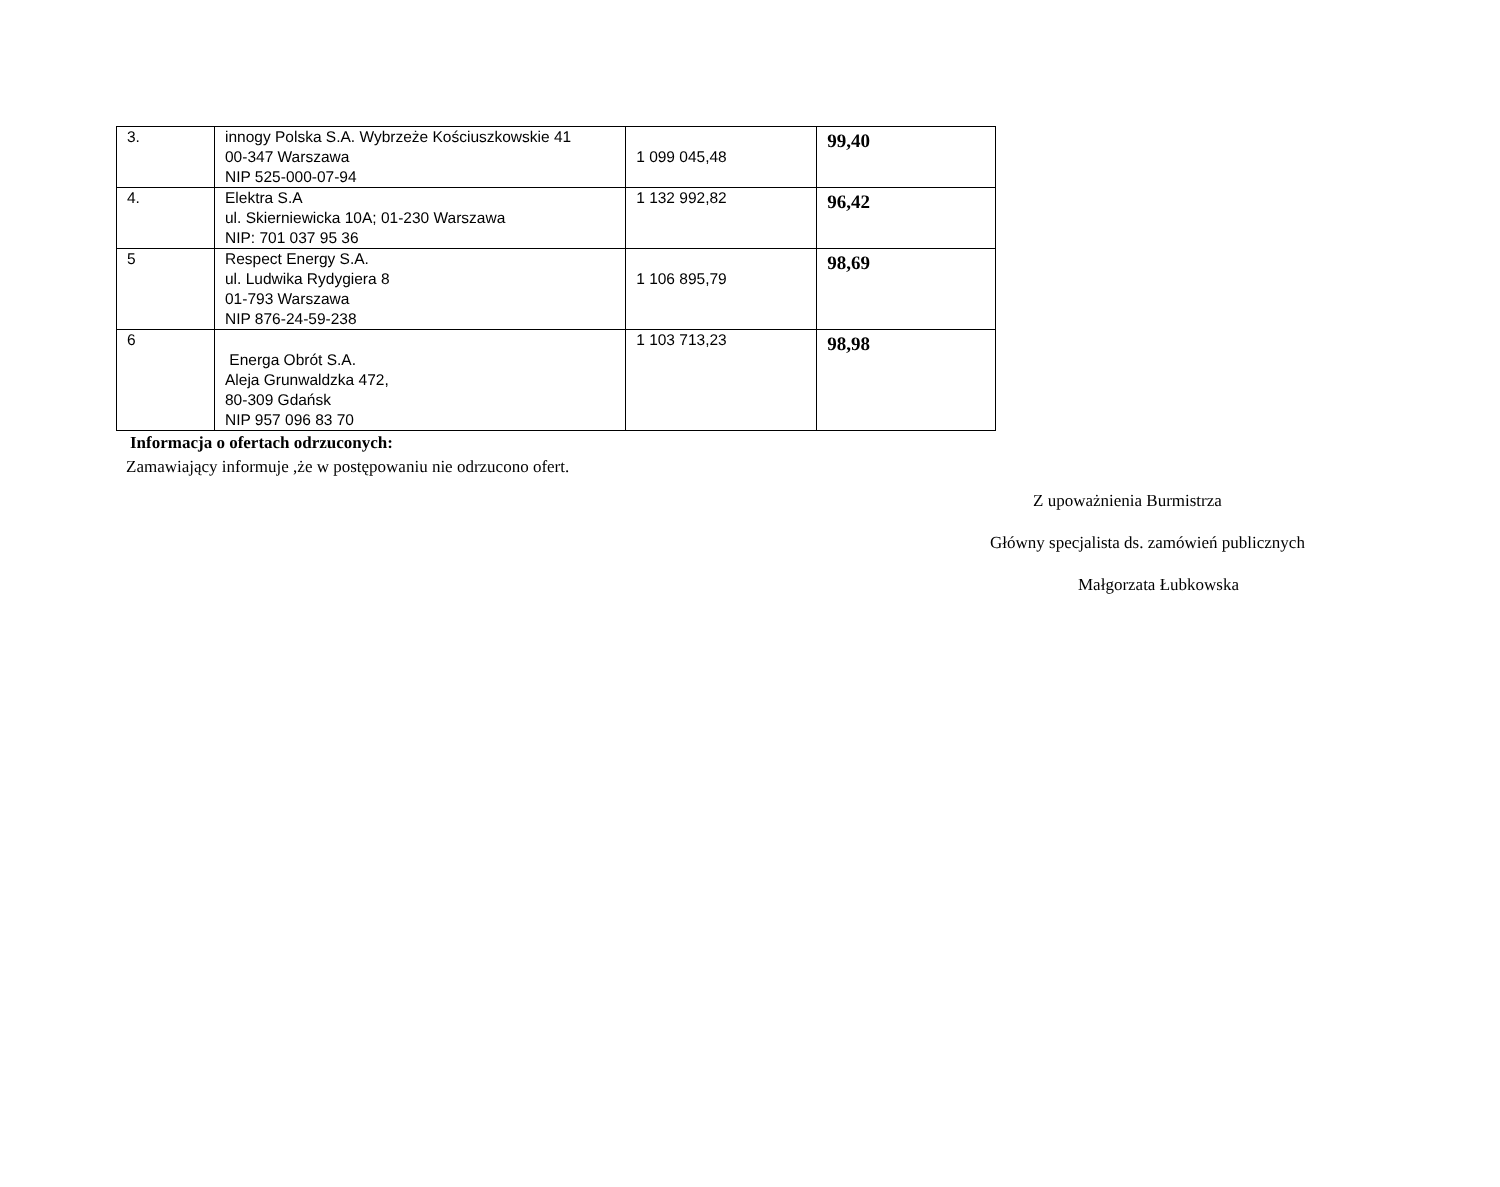| 3. | innogy Polska S.A. Wybrzeże Kościuszkowskie 41 00-347 Warszawa NIP 525-000-07-94 | 1 099 045,48 | 99,40 |
| 4. | Elektra S.A ul. Skierniewicka 10A; 01-230 Warszawa NIP: 701 037 95 36 | 1 132 992,82 | 96,42 |
| 5 | Respect Energy S.A. ul. Ludwika Rydygiera 8 01-793 Warszawa NIP 876-24-59-238 | 1 106 895,79 | 98,69 |
| 6 | Energa Obrót S.A. Aleja Grunwaldzka 472, 80-309 Gdańsk NIP 957 096 83 70 | 1 103 713,23 | 98,98 |
Informacja o ofertach odrzuconych:
Zamawiający informuje ,że w postępowaniu nie odrzucono ofert.
Z upoważnienia Burmistrza
Główny specjalista ds. zamówień publicznych
Małgorzata Łubkowska